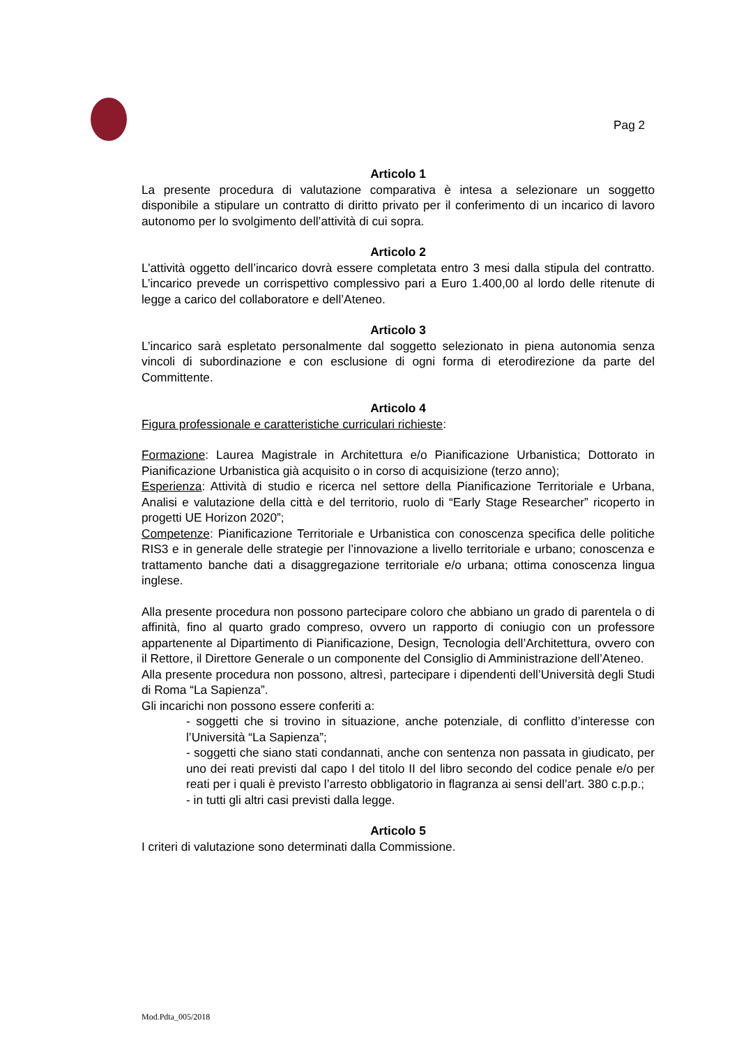Pag 2
Articolo 1
La presente procedura di valutazione comparativa è intesa a selezionare un soggetto disponibile a stipulare un contratto di diritto privato per il conferimento di un incarico di lavoro autonomo per lo svolgimento dell’attività di cui sopra.
Articolo 2
L’attività oggetto dell’incarico dovrà essere completata entro 3 mesi dalla stipula del contratto. L’incarico prevede un corrispettivo complessivo pari a Euro 1.400,00 al lordo delle ritenute di legge a carico del collaboratore e dell’Ateneo.
Articolo 3
L’incarico sarà espletato personalmente dal soggetto selezionato in piena autonomia senza vincoli di subordinazione e con esclusione di ogni forma di eterodirezione da parte del Committente.
Articolo 4
Figura professionale e caratteristiche curriculari richieste:
Formazione: Laurea Magistrale in Architettura e/o Pianificazione Urbanistica; Dottorato in Pianificazione Urbanistica già acquisito o in corso di acquisizione (terzo anno);
Esperienza: Attività di studio e ricerca nel settore della Pianificazione Territoriale e Urbana, Analisi e valutazione della città e del territorio, ruolo di “Early Stage Researcher” ricoperto in progetti UE Horizon 2020”;
Competenze: Pianificazione Territoriale e Urbanistica con conoscenza specifica delle politiche RIS3 e in generale delle strategie per l’innovazione a livello territoriale e urbano; conoscenza e trattamento banche dati a disaggregazione territoriale e/o urbana; ottima conoscenza lingua inglese.
Alla presente procedura non possono partecipare coloro che abbiano un grado di parentela o di affinità, fino al quarto grado compreso, ovvero un rapporto di coniugio con un professore appartenente al Dipartimento di Pianificazione, Design, Tecnologia dell’Architettura, ovvero con il Rettore, il Direttore Generale o un componente del Consiglio di Amministrazione dell’Ateneo.
Alla presente procedura non possono, altresì, partecipare i dipendenti dell’Università degli Studi di Roma “La Sapienza”.
Gli incarichi non possono essere conferiti a:
- soggetti che si trovino in situazione, anche potenziale, di conflitto d’interesse con l’Università “La Sapienza”;
- soggetti che siano stati condannati, anche con sentenza non passata in giudicato, per uno dei reati previsti dal capo I del titolo II del libro secondo del codice penale e/o per reati per i quali è previsto l’arresto obbligatorio in flagranza ai sensi dell’art. 380 c.p.p.;
- in tutti gli altri casi previsti dalla legge.
Articolo 5
I criteri di valutazione sono determinati dalla Commissione.
Mod.Pdta_005/2018